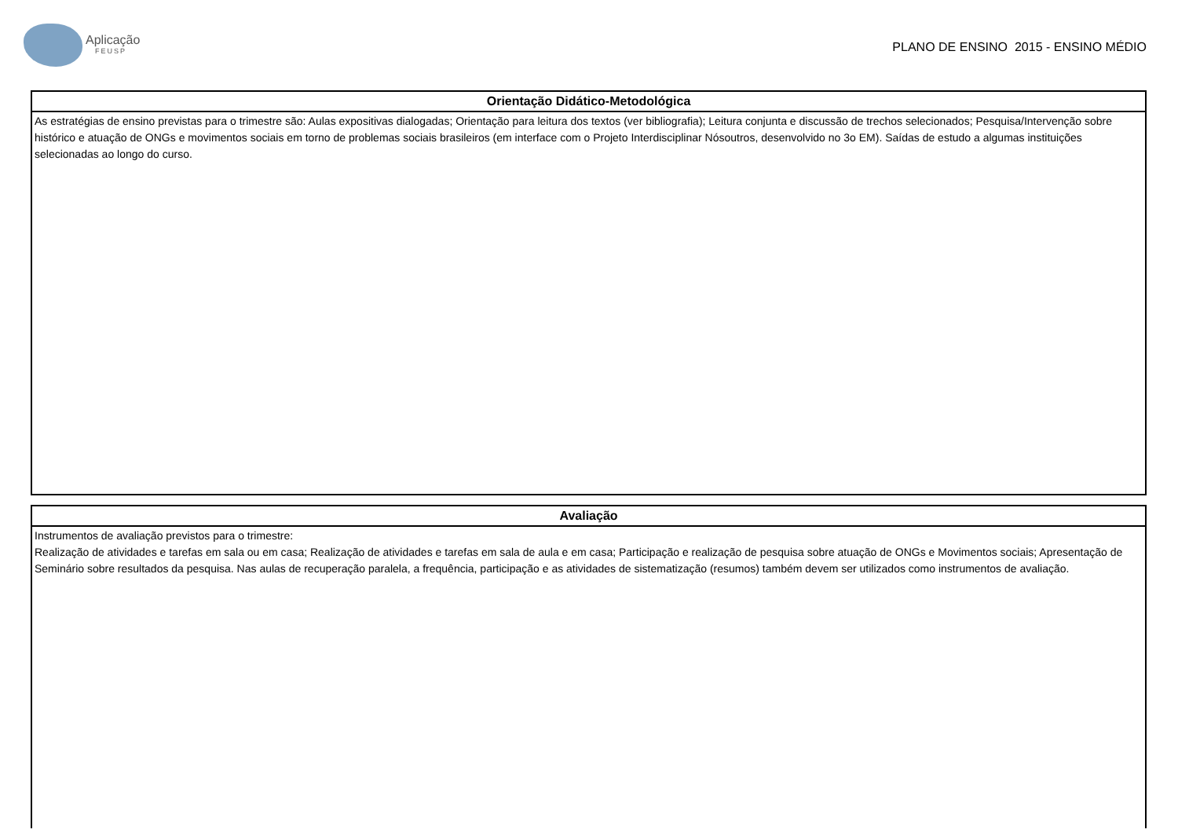Aplicação
FEUSP
PLANO DE ENSINO 2015 - ENSINO MÉDIO
Orientação Didático-Metodológica
As estratégias de ensino previstas para o trimestre são: Aulas expositivas dialogadas; Orientação para leitura dos textos (ver bibliografia); Leitura conjunta e discussão de trechos selecionados; Pesquisa/Intervenção sobre histórico e atuação de ONGs e movimentos sociais em torno de problemas sociais brasileiros (em interface com o Projeto Interdisciplinar Nósoutros, desenvolvido no 3o EM). Saídas de estudo a algumas instituições selecionadas ao longo do curso.
Avaliação
Instrumentos de avaliação previstos para o trimestre:
Realização de atividades e tarefas em sala ou em casa; Realização de atividades e tarefas em sala de aula e em casa; Participação e realização de pesquisa sobre atuação de ONGs e Movimentos sociais; Apresentação de Seminário sobre resultados da pesquisa. Nas aulas de recuperação paralela, a frequência, participação e as atividades de sistematização (resumos) também devem ser utilizados como instrumentos de avaliação.